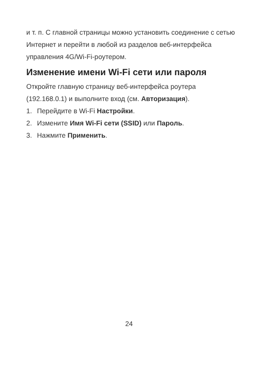и т. п. С главной страницы можно установить соединение с сетью Интернет и перейти в любой из разделов веб-интерфейса управления 4G/Wi-Fi-роутером.
Изменение имени Wi-Fi сети или пароля
Откройте главную страницу веб-интерфейса роутера (192.168.0.1) и выполните вход (см. Авторизация).
1. Перейдите в Wi-Fi Настройки.
2. Измените Имя Wi-Fi сети (SSID) или Пароль.
3. Нажмите Применить.
24